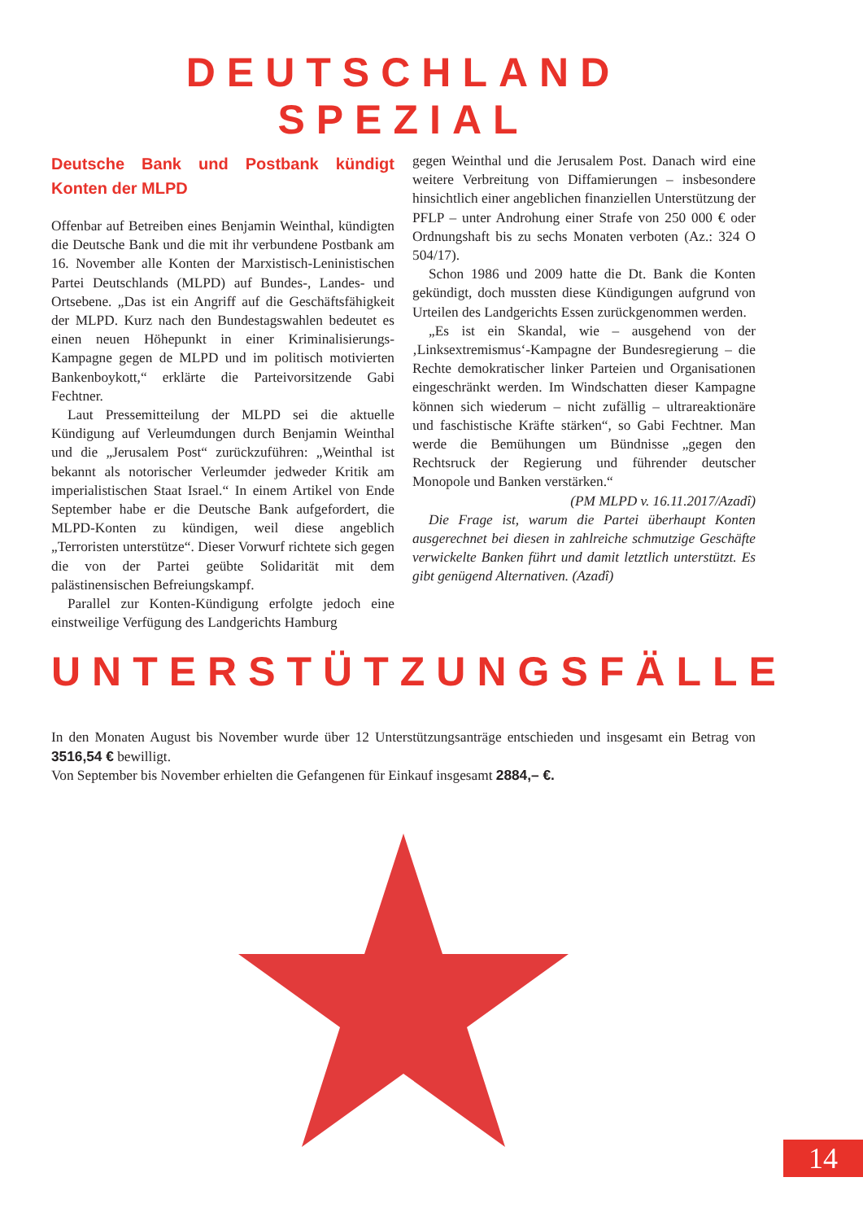DEUTSCHLAND SPEZIAL
Deutsche Bank und Postbank kündigt Konten der MLPD
Offenbar auf Betreiben eines Benjamin Weinthal, kündigten die Deutsche Bank und die mit ihr verbundene Postbank am 16. November alle Konten der Marxistisch-Leninistischen Partei Deutschlands (MLPD) auf Bundes-, Landes- und Ortsebene. „Das ist ein Angriff auf die Geschäftsfähigkeit der MLPD. Kurz nach den Bundestagswahlen bedeutet es einen neuen Höhepunkt in einer Kriminalisierungs-Kampagne gegen de MLPD und im politisch motivierten Bankenboykott,“ erklärte die Parteivorsitzende Gabi Fechtner.
Laut Pressemitteilung der MLPD sei die aktuelle Kündigung auf Verleumdungen durch Benjamin Weinthal und die „Jerusalem Post“ zurückzuführen: „Weinthal ist bekannt als notorischer Verleumder jedweder Kritik am imperialistischen Staat Israel.“ In einem Artikel von Ende September habe er die Deutsche Bank aufgefordert, die MLPD-Konten zu kündigen, weil diese angeblich „Terroristen unterstütze“. Dieser Vorwurf richtete sich gegen die von der Partei geübte Solidarität mit dem palästinensischen Befreiungskampf.
Parallel zur Konten-Kündigung erfolgte jedoch eine einstweilige Verfügung des Landgerichts Hamburg
gegen Weinthal und die Jerusalem Post. Danach wird eine weitere Verbreitung von Diffamierungen – insbesondere hinsichtlich einer angeblichen finanziellen Unterstützung der PFLP – unter Androhung einer Strafe von 250 000 € oder Ordnungshaft bis zu sechs Monaten verboten (Az.: 324 O 504/17).
Schon 1986 und 2009 hatte die Dt. Bank die Konten gekündigt, doch mussten diese Kündigungen aufgrund von Urteilen des Landgerichts Essen zurückgenommen werden.
„Es ist ein Skandal, wie – ausgehend von der ‚Linksextremismus‘-Kampagne der Bundesregierung – die Rechte demokratischer linker Parteien und Organisationen eingeschränkt werden. Im Windschatten dieser Kampagne können sich wiederum – nicht zufällig – ultrareaktionäre und faschistische Kräfte stärken“, so Gabi Fechtner. Man werde die Bemühungen um Bündnisse „gegen den Rechtsruck der Regierung und führender deutscher Monopole und Banken verstärken.“
(PM MLPD v. 16.11.2017/Azadî)
Die Frage ist, warum die Partei überhaupt Konten ausgerechnet bei diesen in zahlreiche schmutzige Geschäfte verwickelte Banken führt und damit letztlich unterstützt. Es gibt genügend Alternativen. (Azadî)
UNTERSTÜTZUNGSFÄLLE
In den Monaten August bis November wurde über 12 Unterstützungsanträge entschieden und insgesamt ein Betrag von 3516,54 € bewilligt.
Von September bis November erhielten die Gefangenen für Einkauf insgesamt 2884,– €.
14